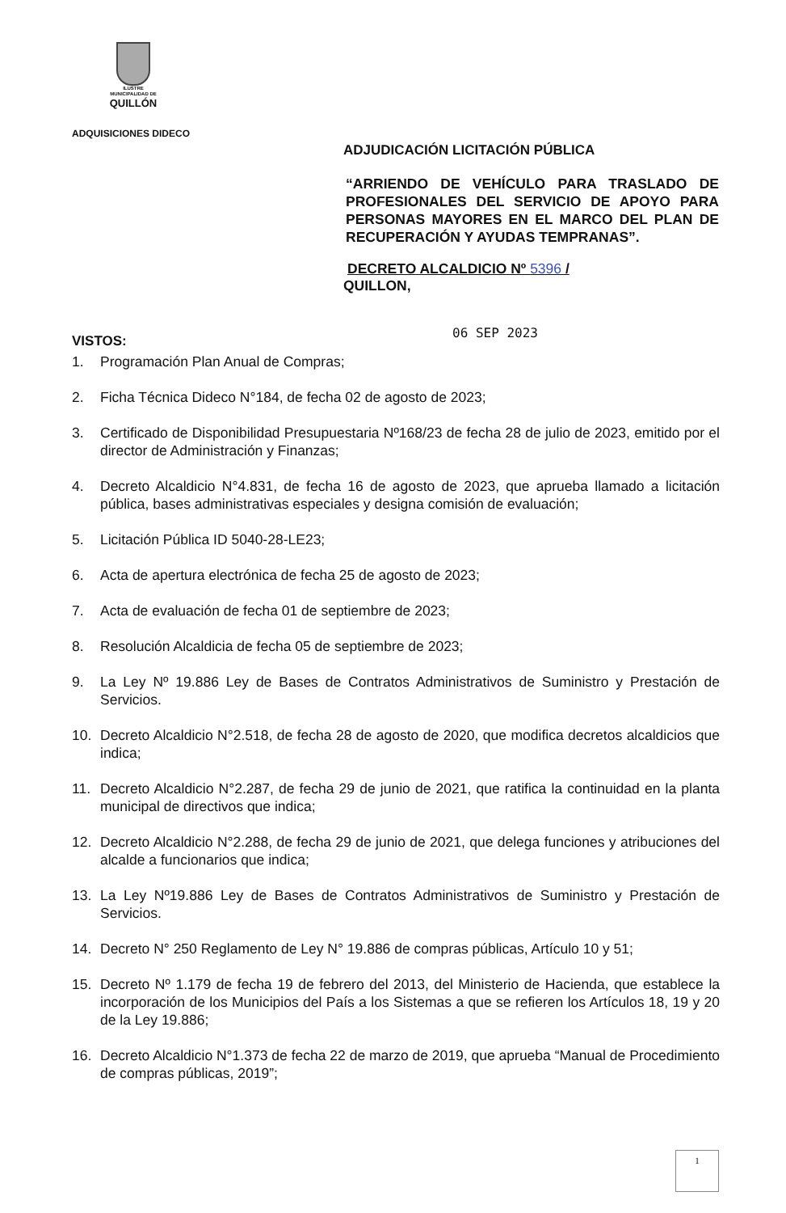ILUSTRE
MUNICIPALIDAD DE
QUILLÓN
ADQUISICIONES DIDECO
ADJUDICACIÓN LICITACIÓN PÚBLICA
“ARRIENDO DE VEHÍCULO PARA TRASLADO DE PROFESIONALES DEL SERVICIO DE APOYO PARA PERSONAS MAYORES EN EL MARCO DEL PLAN DE RECUPERACIÓN Y AYUDAS TEMPRANAS”.
DECRETO ALCALDICIO Nº 5396 /
QUILLON,
06 SEP 2023
VISTOS:
1. Programación Plan Anual de Compras;
2. Ficha Técnica Dideco N°184, de fecha 02 de agosto de 2023;
3. Certificado de Disponibilidad Presupuestaria Nº168/23 de fecha 28 de julio de 2023, emitido por el director de Administración y Finanzas;
4. Decreto Alcaldicio N°4.831, de fecha 16 de agosto de 2023, que aprueba llamado a licitación pública, bases administrativas especiales y designa comisión de evaluación;
5. Licitación Pública ID 5040-28-LE23;
6. Acta de apertura electrónica de fecha 25 de agosto de 2023;
7. Acta de evaluación de fecha 01 de septiembre de 2023;
8. Resolución Alcaldicia de fecha 05 de septiembre de 2023;
9. La Ley Nº 19.886 Ley de Bases de Contratos Administrativos de Suministro y Prestación de Servicios.
10. Decreto Alcaldicio N°2.518, de fecha 28 de agosto de 2020, que modifica decretos alcaldicios que indica;
11. Decreto Alcaldicio N°2.287, de fecha 29 de junio de 2021, que ratifica la continuidad en la planta municipal de directivos que indica;
12. Decreto Alcaldicio N°2.288, de fecha 29 de junio de 2021, que delega funciones y atribuciones del alcalde a funcionarios que indica;
13. La Ley Nº19.886 Ley de Bases de Contratos Administrativos de Suministro y Prestación de Servicios.
14. Decreto N° 250 Reglamento de Ley N° 19.886 de compras públicas, Artículo 10 y 51;
15. Decreto Nº 1.179 de fecha 19 de febrero del 2013, del Ministerio de Hacienda, que establece la incorporación de los Municipios del País a los Sistemas a que se refieren los Artículos 18, 19 y 20 de la Ley 19.886;
16. Decreto Alcaldicio N°1.373 de fecha 22 de marzo de 2019, que aprueba “Manual de Procedimiento de compras públicas, 2019”;
1